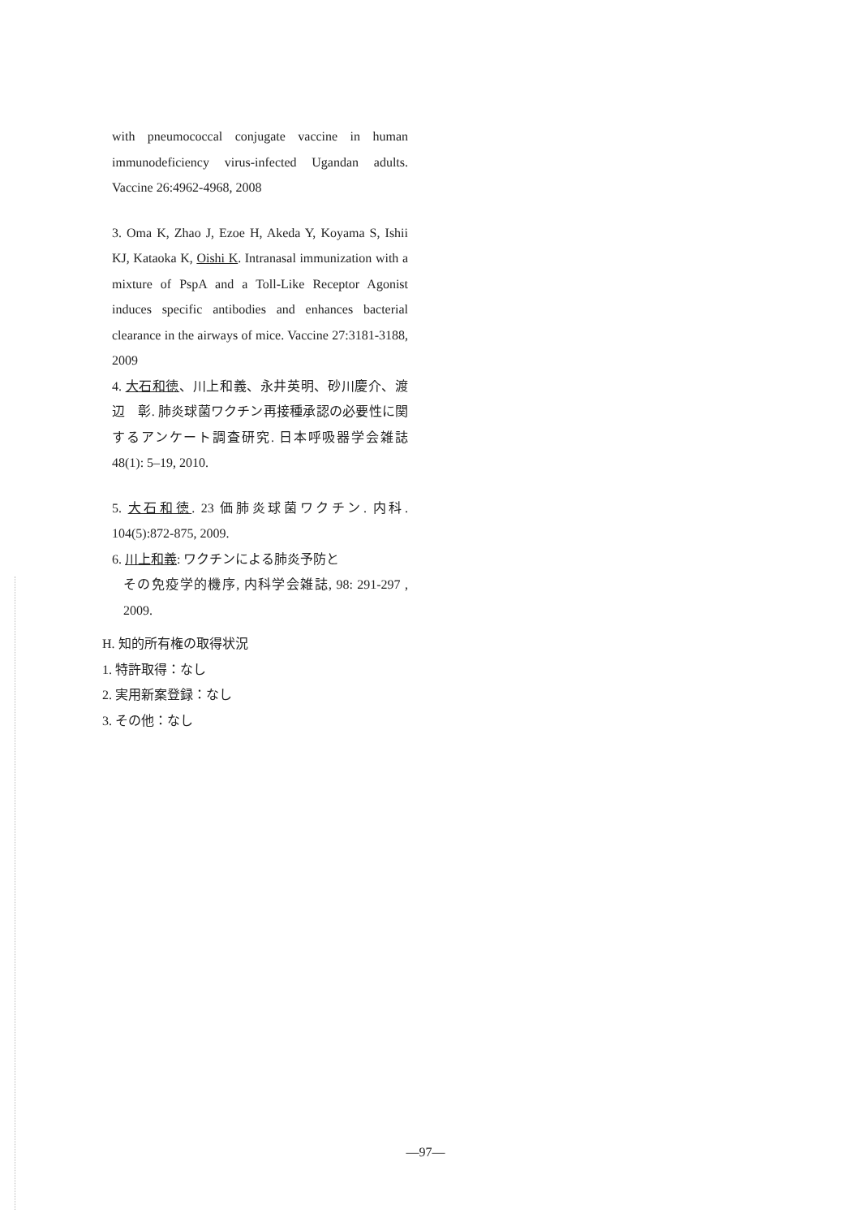with pneumococcal conjugate vaccine in human immunodeficiency virus-infected Ugandan adults. Vaccine 26:4962-4968, 2008
3. Oma K, Zhao J, Ezoe H, Akeda Y, Koyama S, Ishii KJ, Kataoka K, Oishi K. Intranasal immunization with a mixture of PspA and a Toll-Like Receptor Agonist induces specific antibodies and enhances bacterial clearance in the airways of mice. Vaccine 27:3181-3188, 2009
4. 大石和徳、川上和義、永井英明、砂川慶介、渡辺　彰. 肺炎球菌ワクチン再接種承認の必要性に関するアンケート調査研究. 日本呼吸器学会雑誌 48(1): 5–19, 2010.
5. 大石和徳. 23 価肺炎球菌ワクチン. 内科. 104(5):872-875, 2009.
6. 川上和義: ワクチンによる肺炎予防と
その免疫学的機序, 内科学会雑誌, 98: 291-297 , 2009.
H. 知的所有権の取得状況
1. 特許取得：なし
2. 実用新案登録：なし
3. その他：なし
—97—